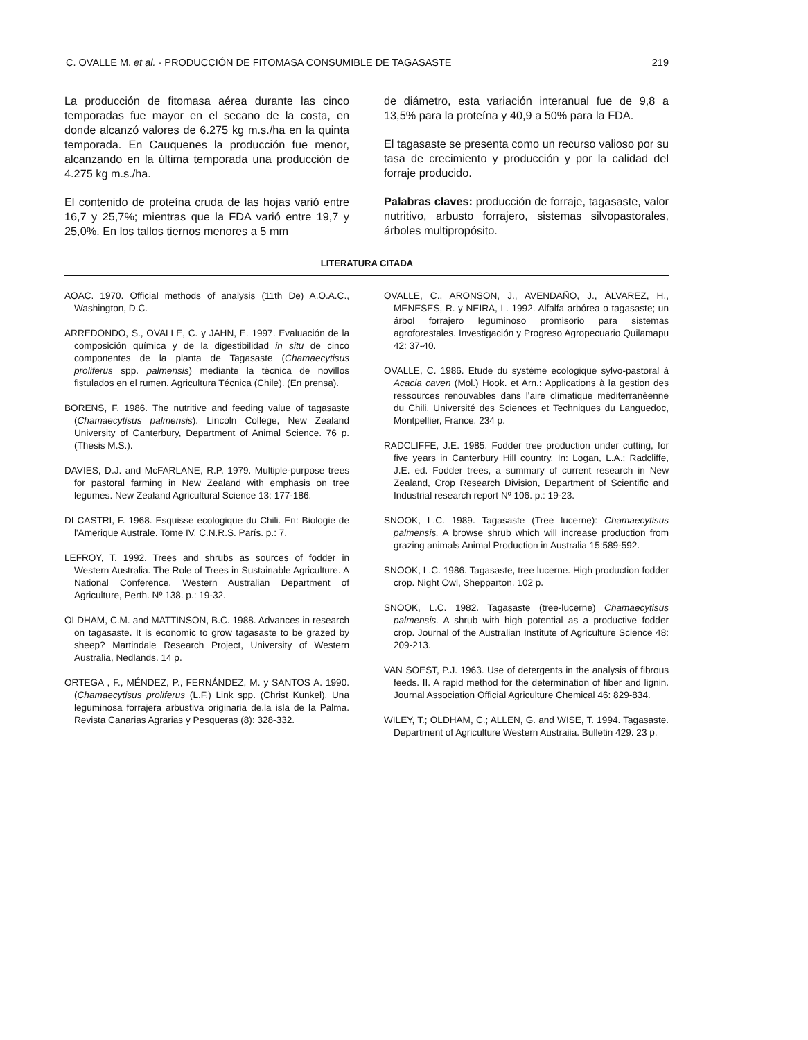C. OVALLE M. et al. - PRODUCCIÓN DE FITOMASA CONSUMIBLE DE TAGASASTE 219
La producción de fitomasa aérea durante las cinco temporadas fue mayor en el secano de la costa, en donde alcanzó valores de 6.275 kg m.s./ha en la quinta temporada. En Cauquenes la producción fue menor, alcanzando en la última temporada una producción de 4.275 kg m.s./ha.
El contenido de proteína cruda de las hojas varió entre 16,7 y 25,7%; mientras que la FDA varió entre 19,7 y 25,0%. En los tallos tiernos menores a 5 mm
de diámetro, esta variación interanual fue de 9,8 a 13,5% para la proteína y 40,9 a 50% para la FDA.
El tagasaste se presenta como un recurso valioso por su tasa de crecimiento y producción y por la calidad del forraje producido.
Palabras claves: producción de forraje, tagasaste, valor nutritivo, arbusto forrajero, sistemas silvopastorales, árboles multipropósito.
LITERATURA CITADA
AOAC. 1970. Official methods of analysis (11th De) A.O.A.C., Washington, D.C.
ARREDONDO, S., OVALLE, C. y JAHN, E. 1997. Evaluación de la composición química y de la digestibilidad in situ de cinco componentes de la planta de Tagasaste (Chamaecytisus proliferus spp. palmensis) mediante la técnica de novillos fistulados en el rumen. Agricultura Técnica (Chile). (En prensa).
BORENS, F. 1986. The nutritive and feeding value of tagasaste (Chamaecytisus palmensis). Lincoln College, New Zealand University of Canterbury, Department of Animal Science. 76 p. (Thesis M.S.).
DAVIES, D.J. and McFARLANE, R.P. 1979. Multiple-purpose trees for pastoral farming in New Zealand with emphasis on tree legumes. New Zealand Agricultural Science 13: 177-186.
DI CASTRI, F. 1968. Esquisse ecologique du Chili. En: Biologie de l'Amerique Australe. Tome IV. C.N.R.S. París. p.: 7.
LEFROY, T. 1992. Trees and shrubs as sources of fodder in Western Australia. The Role of Trees in Sustainable Agriculture. A National Conference. Western Australian Department of Agriculture, Perth. Nº 138. p.: 19-32.
OLDHAM, C.M. and MATTINSON, B.C. 1988. Advances in research on tagasaste. It is economic to grow tagasaste to be grazed by sheep? Martindale Research Project, University of Western Australia, Nedlands. 14 p.
ORTEGA , F., MÉNDEZ, P., FERNÁNDEZ, M. y SANTOS A. 1990. (Chamaecytisus proliferus (L.F.) Link spp. (Christ Kunkel). Una leguminosa forrajera arbustiva originaria de.la isla de la Palma. Revista Canarias Agrarias y Pesqueras (8): 328-332.
OVALLE, C., ARONSON, J., AVENDAÑO, J., ÁLVAREZ, H., MENESES, R. y NEIRA, L. 1992. Alfalfa arbórea o tagasaste; un árbol forrajero leguminoso promisorio para sistemas agroforestales. Investigación y Progreso Agropecuario Quilamapu 42: 37-40.
OVALLE, C. 1986. Etude du système ecologique sylvo-pastoral à Acacia caven (Mol.) Hook. et Arn.: Applications à la gestion des ressources renouvables dans l'aire climatique méditerranéenne du Chili. Université des Sciences et Techniques du Languedoc, Montpellier, France. 234 p.
RADCLIFFE, J.E. 1985. Fodder tree production under cutting, for five years in Canterbury Hill country. In: Logan, L.A.; Radcliffe, J.E. ed. Fodder trees, a summary of current research in New Zealand, Crop Research Division, Department of Scientific and Industrial research report Nº 106. p.: 19-23.
SNOOK, L.C. 1989. Tagasaste (Tree lucerne): Chamaecytisus palmensis. A browse shrub which will increase production from grazing animals Animal Production in Australia 15:589-592.
SNOOK, L.C. 1986. Tagasaste, tree lucerne. High production fodder crop. Night Owl, Shepparton. 102 p.
SNOOK, L.C. 1982. Tagasaste (tree-lucerne) Chamaecytisus palmensis. A shrub with high potential as a productive fodder crop. Journal of the Australian Institute of Agriculture Science 48: 209-213.
VAN SOEST, P.J. 1963. Use of detergents in the analysis of fibrous feeds. II. A rapid method for the determination of fiber and lignin. Journal Association Official Agriculture Chemical 46: 829-834.
WILEY, T.; OLDHAM, C.; ALLEN, G. and WISE, T. 1994. Tagasaste. Department of Agriculture Western Austraiia. Bulletin 429. 23 p.